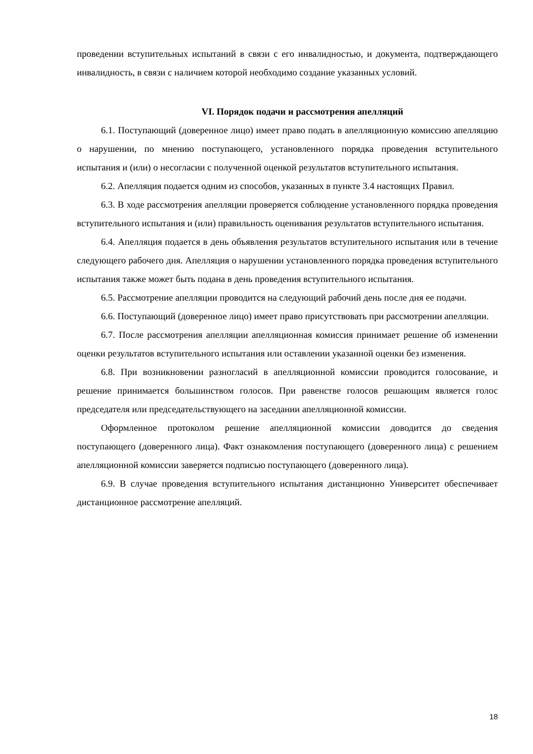проведении вступительных испытаний в связи с его инвалидностью, и документа, подтверждающего инвалидность, в связи с наличием которой необходимо создание указанных условий.
VI. Порядок подачи и рассмотрения апелляций
6.1. Поступающий (доверенное лицо) имеет право подать в апелляционную комиссию апелляцию о нарушении, по мнению поступающего, установленного порядка проведения вступительного испытания и (или) о несогласии с полученной оценкой результатов вступительного испытания.
6.2. Апелляция подается одним из способов, указанных в пункте 3.4 настоящих Правил.
6.3. В ходе рассмотрения апелляции проверяется соблюдение установленного порядка проведения вступительного испытания и (или) правильность оценивания результатов вступительного испытания.
6.4. Апелляция подается в день объявления результатов вступительного испытания или в течение следующего рабочего дня. Апелляция о нарушении установленного порядка проведения вступительного испытания также может быть подана в день проведения вступительного испытания.
6.5. Рассмотрение апелляции проводится на следующий рабочий день после дня ее подачи.
6.6. Поступающий (доверенное лицо) имеет право присутствовать при рассмотрении апелляции.
6.7. После рассмотрения апелляции апелляционная комиссия принимает решение об изменении оценки результатов вступительного испытания или оставлении указанной оценки без изменения.
6.8. При возникновении разногласий в апелляционной комиссии проводится голосование, и решение принимается большинством голосов. При равенстве голосов решающим является голос председателя или председательствующего на заседании апелляционной комиссии.
Оформленное протоколом решение апелляционной комиссии доводится до сведения поступающего (доверенного лица). Факт ознакомления поступающего (доверенного лица) с решением апелляционной комиссии заверяется подписью поступающего (доверенного лица).
6.9. В случае проведения вступительного испытания дистанционно Университет обеспечивает дистанционное рассмотрение апелляций.
18